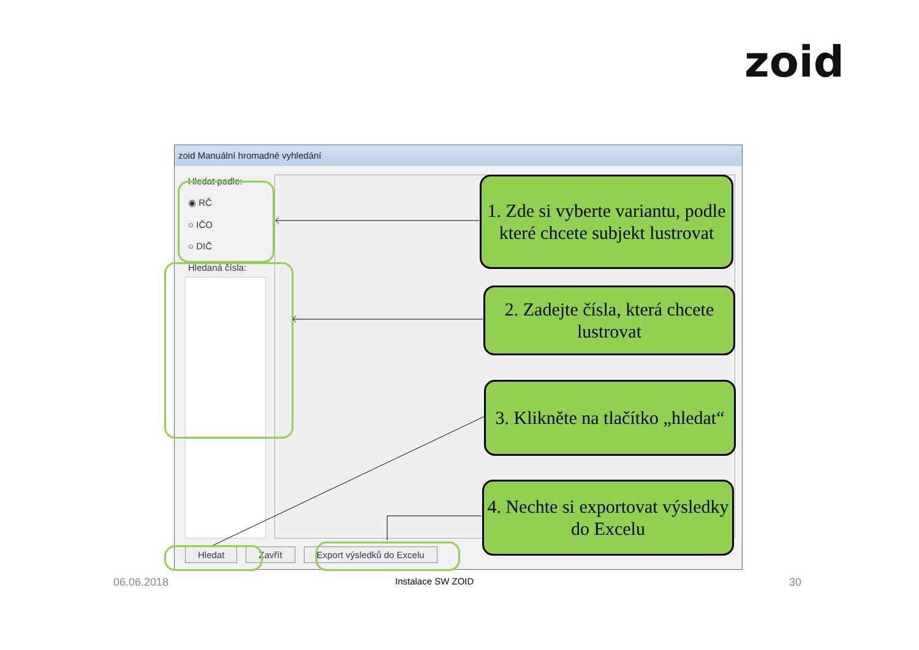zoid
zoid Manuální hromadné vyhledání
Hledat podle:
◉ RČ
○ IČO
○ DIČ
Hledaná čísla:
Hledat Zavřít Export výsledků do Excelu
1. Zde si vyberte variantu, podle které chcete subjekt lustrovat
2. Zadejte čísla, která chcete lustrovat
3. Klikněte na tlačítko „hledat“
4. Nechte si exportovat výsledky do Excelu
06.06.2018 Instalace SW ZOID 30